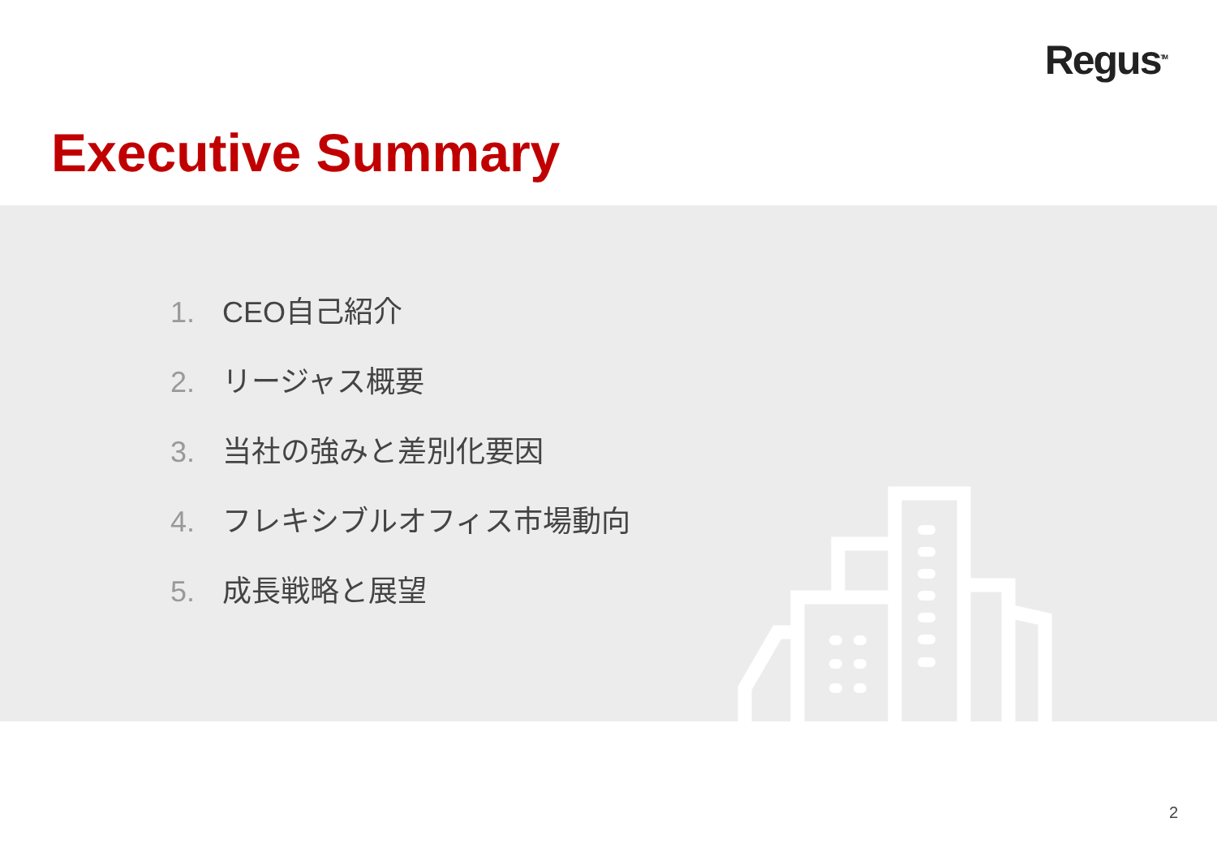Regus<sup>TM</sup>
Executive Summary
1. CEO自己紹介
2. リージャス概要
3. 当社の強みと差別化要因
4. フレキシブルオフィス市場動向
5. 成長戦略と展望
2